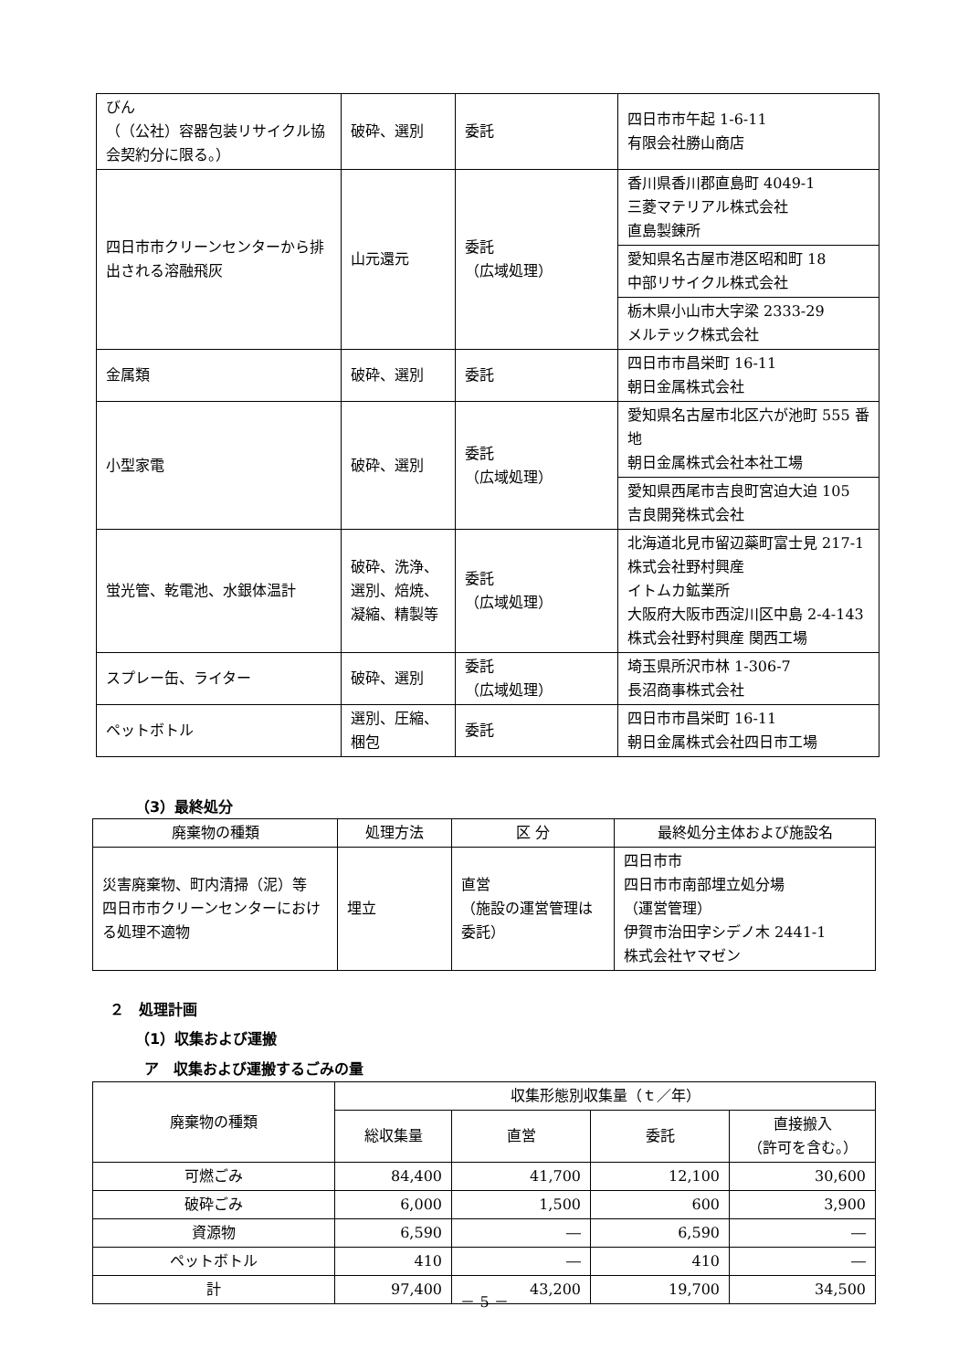| びん （（公社）容器包装リサイクル協会契約分に限る。） | 破砕、選別 | 委託 | 四日市市午起 1-6-11 有限会社勝山商店 |
| 四日市市クリーンセンターから排出される溶融飛灰 | 山元還元 | 委託 （広域処理） | 香川県香川郡直島町 4049-1 三菱マテリアル株式会社 直島製錬所 |
| | | | 愛知県名古屋市港区昭和町 18 中部リサイクル株式会社 |
| | | | 栃木県小山市大字梁 2333-29 メルテック株式会社 |
| 金属類 | 破砕、選別 | 委託 | 四日市市昌栄町 16-11 朝日金属株式会社 |
| 小型家電 | 破砕、選別 | 委託 （広域処理） | 愛知県名古屋市北区六が池町 555 番地 朝日金属株式会社本社工場 |
| | | | 愛知県西尾市吉良町宮迫大迫 105 吉良開発株式会社 |
| 蛍光管、乾電池、水銀体温計 | 破砕、洗浄、選別、焙焼、凝縮、精製等 | 委託 （広域処理） | 北海道北見市留辺蘂町富士見 217-1 株式会社野村興産 イトムカ鉱業所 大阪府大阪市西淀川区中島 2-4-143 株式会社野村興産 関西工場 |
| スプレー缶、ライター | 破砕、選別 | 委託 （広域処理） | 埼玉県所沢市林 1-306-7 長沼商事株式会社 |
| ペットボトル | 選別、圧縮、梱包 | 委託 | 四日市市昌栄町 16-11 朝日金属株式会社四日市工場 |
（3）最終処分
| 廃棄物の種類 | 処理方法 | 区 分 | 最終処分主体および施設名 |
| --- | --- | --- | --- |
| 災害廃棄物、町内清掃（泥）等 四日市市クリーンセンターにおける処理不適物 | 埋立 | 直営 （施設の運営管理は委託） | 四日市市 四日市市南部埋立処分場 （運営管理） 伊賀市治田字シデノ木 2441-1 株式会社ヤマゼン |
２　処理計画
（1）収集および運搬
ア　収集および運搬するごみの量
| 廃棄物の種類 | 収集形態別収集量（ｔ／年） | | | |
| --- | --- | --- | --- | --- |
| | 総収集量 | 直営 | 委託 | 直接搬入 （許可を含む。） |
| 可燃ごみ | 84,400 | 41,700 | 12,100 | 30,600 |
| 破砕ごみ | 6,000 | 1,500 | 600 | 3,900 |
| 資源物 | 6,590 | ― | 6,590 | ― |
| ペットボトル | 410 | ― | 410 | ― |
| 計 | 97,400 | 43,200 | 19,700 | 34,500 |
－ 5 －